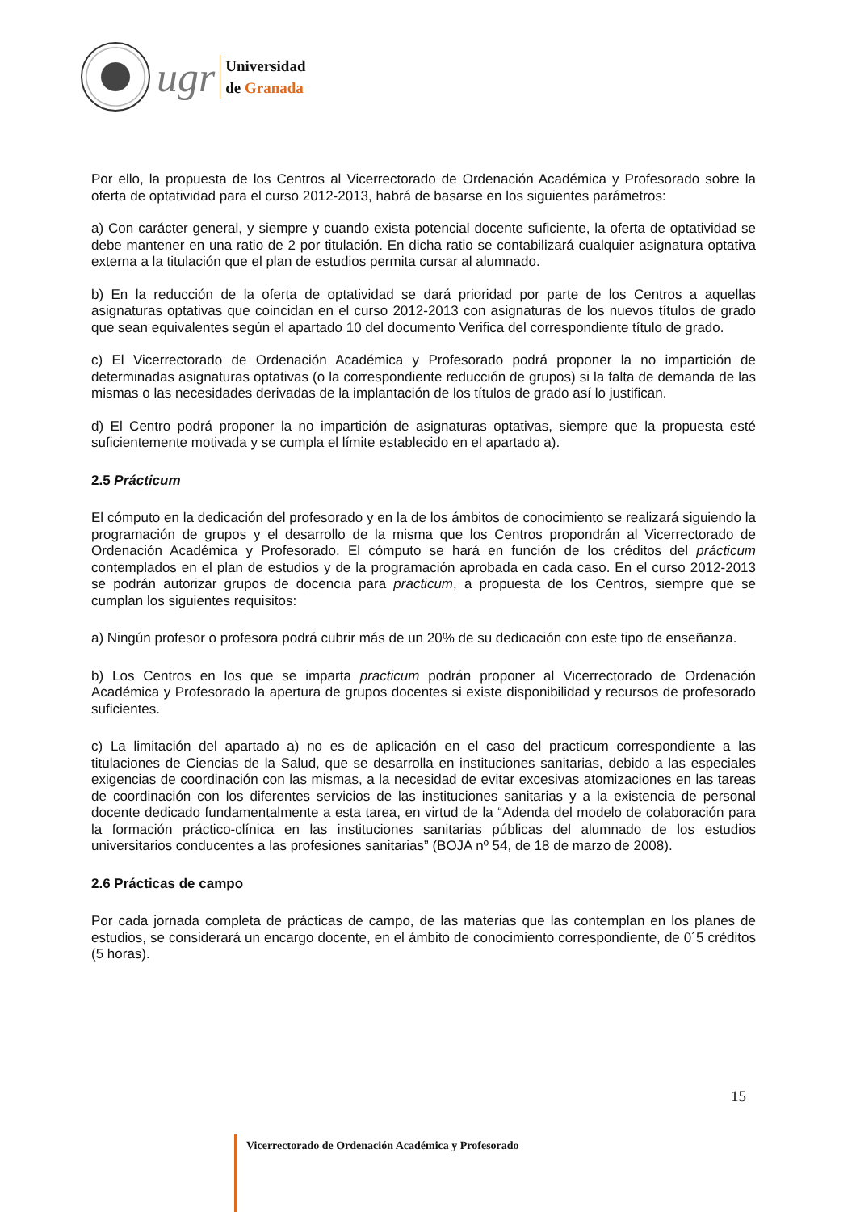ugr
Universidad
de Granada
Por ello, la propuesta de los Centros al Vicerrectorado de Ordenación Académica y Profesorado sobre la oferta de optatividad para el curso 2012-2013, habrá de basarse en los siguientes parámetros:
a) Con carácter general, y siempre y cuando exista potencial docente suficiente, la oferta de optatividad se debe mantener en una ratio de 2 por titulación. En dicha ratio se contabilizará cualquier asignatura optativa externa a la titulación que el plan de estudios permita cursar al alumnado.
b) En la reducción de la oferta de optatividad se dará prioridad por parte de los Centros a aquellas asignaturas optativas que coincidan en el curso 2012-2013 con asignaturas de los nuevos títulos de grado que sean equivalentes según el apartado 10 del documento Verifica del correspondiente título de grado.
c) El Vicerrectorado de Ordenación Académica y Profesorado podrá proponer la no impartición de determinadas asignaturas optativas (o la correspondiente reducción de grupos) si la falta de demanda de las mismas o las necesidades derivadas de la implantación de los títulos de grado así lo justifican.
d) El Centro podrá proponer la no impartición de asignaturas optativas, siempre que la propuesta esté suficientemente motivada y se cumpla el límite establecido en el apartado a).
2.5 Prácticum
El cómputo en la dedicación del profesorado y en la de los ámbitos de conocimiento se realizará siguiendo la programación de grupos y el desarrollo de la misma que los Centros propondrán al Vicerrectorado de Ordenación Académica y Profesorado. El cómputo se hará en función de los créditos del prácticum contemplados en el plan de estudios y de la programación aprobada en cada caso. En el curso 2012-2013 se podrán autorizar grupos de docencia para practicum, a propuesta de los Centros, siempre que se cumplan los siguientes requisitos:
a) Ningún profesor o profesora podrá cubrir más de un 20% de su dedicación con este tipo de enseñanza.
b) Los Centros en los que se imparta practicum podrán proponer al Vicerrectorado de Ordenación Académica y Profesorado la apertura de grupos docentes si existe disponibilidad y recursos de profesorado suficientes.
c) La limitación del apartado a) no es de aplicación en el caso del practicum correspondiente a las titulaciones de Ciencias de la Salud, que se desarrolla en instituciones sanitarias, debido a las especiales exigencias de coordinación con las mismas, a la necesidad de evitar excesivas atomizaciones en las tareas de coordinación con los diferentes servicios de las instituciones sanitarias y a la existencia de personal docente dedicado fundamentalmente a esta tarea, en virtud de la “Adenda del modelo de colaboración para la formación práctico-clínica en las instituciones sanitarias públicas del alumnado de los estudios universitarios conducentes a las profesiones sanitarias” (BOJA nº 54, de 18 de marzo de 2008).
2.6 Prácticas de campo
Por cada jornada completa de prácticas de campo, de las materias que las contemplan en los planes de estudios, se considerará un encargo docente, en el ámbito de conocimiento correspondiente, de 0´5 créditos (5 horas).
15
Vicerrectorado de Ordenación Académica y Profesorado